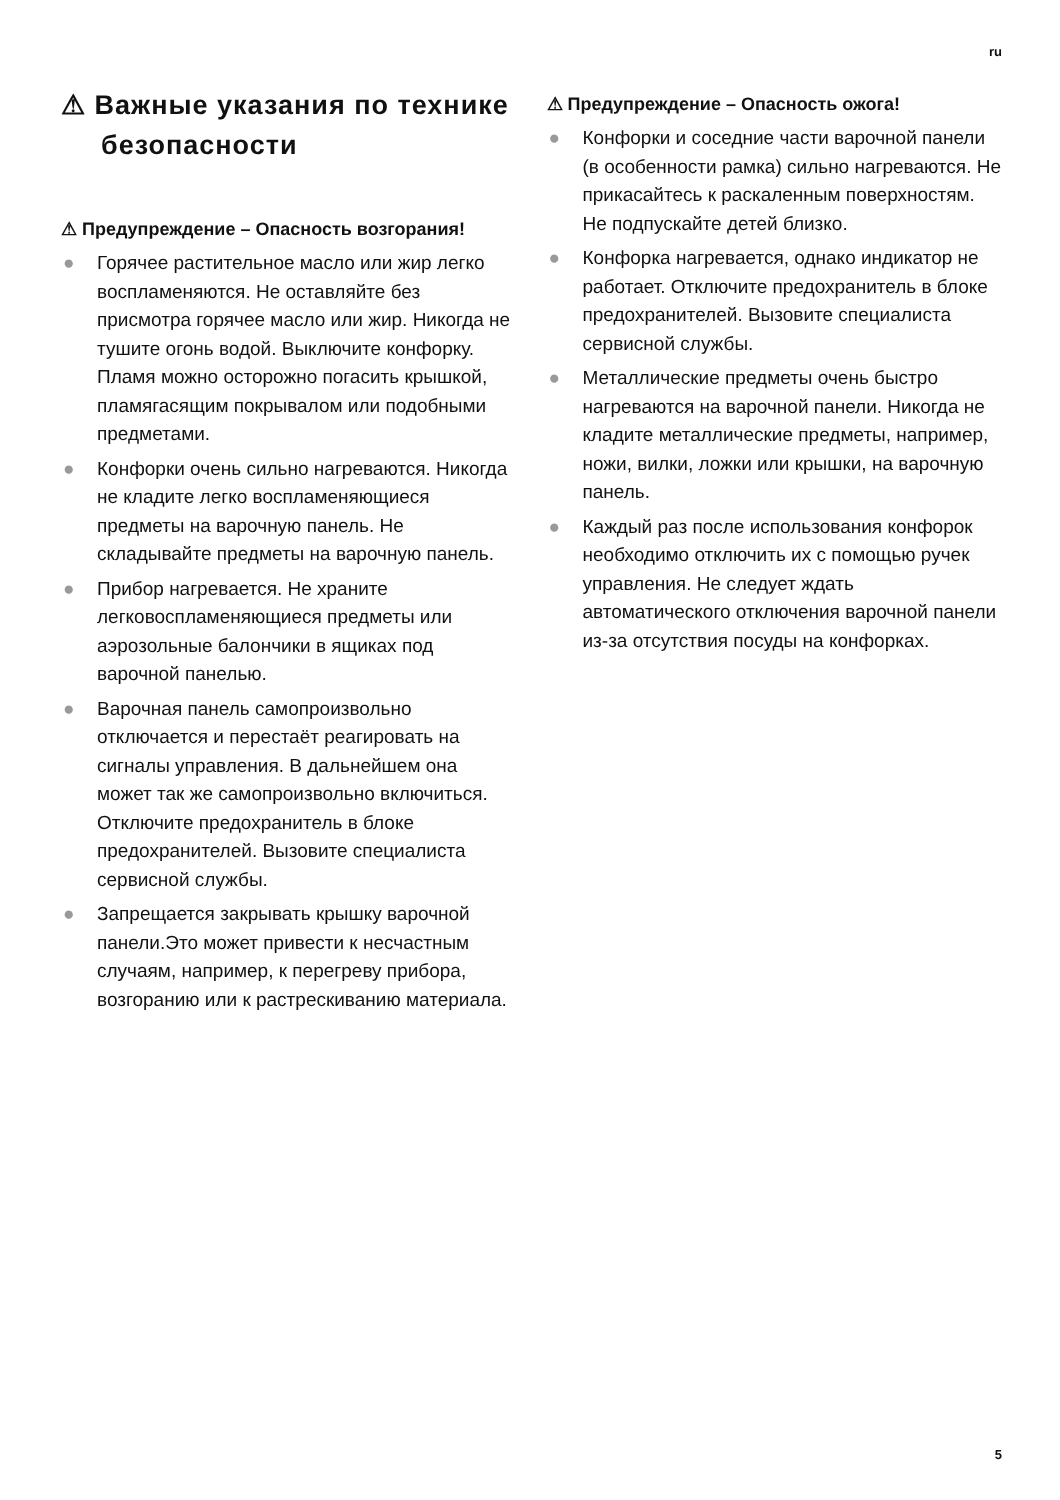ru
⚠ Важные указания по технике безопасности
⚠ Предупреждение – Опасность возгорания!
● Горячее растительное масло или жир легко воспламеняются. Не оставляйте без присмотра горячее масло или жир. Никогда не тушите огонь водой. Выключите конфорку. Пламя можно осторожно погасить крышкой, пламягасящим покрывалом или подобными предметами.
● Конфорки очень сильно нагреваются. Никогда не кладите легко воспламеняющиеся предметы на варочную панель. Не складывайте предметы на варочную панель.
● Прибор нагревается. Не храните легковоспламеняющиеся предметы или аэрозольные балончики в ящиках под варочной панелью.
● Варочная панель самопроизвольно отключается и перестаёт реагировать на сигналы управления. В дальнейшем она может так же самопроизвольно включиться. Отключите предохранитель в блоке предохранителей. Вызовите специалиста сервисной службы.
● Запрещается закрывать крышку варочной панели.Это может привести к несчастным случаям, например, к перегреву прибора, возгоранию или к растрескиванию материала.
⚠ Предупреждение – Опасность ожога!
● Конфорки и соседние части варочной панели (в особенности рамка) сильно нагреваются. Не прикасайтесь к раскаленным поверхностям. Не подпускайте детей близко.
● Конфорка нагревается, однако индикатор не работает. Отключите предохранитель в блоке предохранителей. Вызовите специалиста сервисной службы.
● Металлические предметы очень быстро нагреваются на варочной панели. Никогда не кладите металлические предметы, например, ножи, вилки, ложки или крышки, на варочную панель.
● Каждый раз после использования конфорок необходимо отключить их с помощью ручек управления. Не следует ждать автоматического отключения варочной панели из-за отсутствия посуды на конфорках.
5